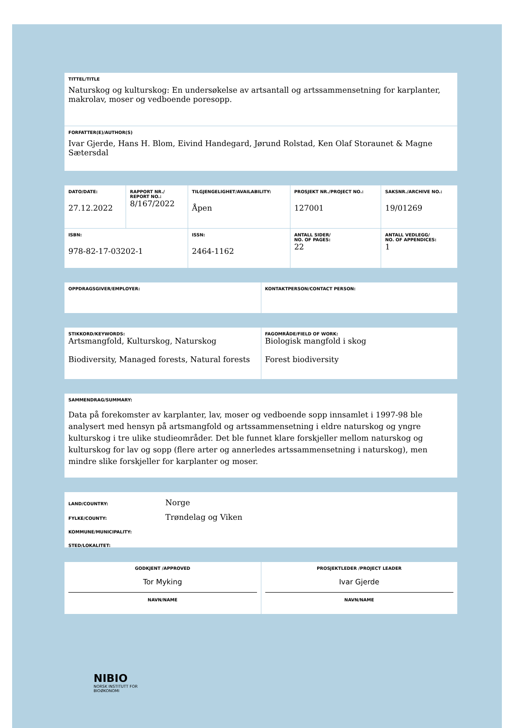TITTEL/TITLE
Naturskog og kulturskog: En undersøkelse av artsantall og artssammensetning for karplanter, makrolav, moser og vedboende poresopp.
FORFATTER(E)/AUTHOR(S)
Ivar Gjerde, Hans H. Blom, Eivind Handegard, Jørund Rolstad, Ken Olaf Storaunet & Magne Sætersdal
| DATO/DATE: 27.12.2022 | RAPPORT NR./ REPORT NO.: 8/167/2022 | TILGJENGELIGHET/AVAILABILITY: Åpen | PROSJEKT NR./PROJECT NO.: 127001 | SAKSNR./ARCHIVE NO.: 19/01269 |
| ISBN: 978-82-17-03202-1 | | ISSN: 2464-1162 | ANTALL SIDER/ NO. OF PAGES: 22 | ANTALL VEDLEGG/ NO. OF APPENDICES: 1 |
| OPPDRAGSGIVER/EMPLOYER: | KONTAKTPERSON/CONTACT PERSON: |
| STIKKORD/KEYWORDS: Artsmangfold, Kulturskog, Naturskog Biodiversity, Managed forests, Natural forests | FAGOMRÅDE/FIELD OF WORK: Biologisk mangfold i skog Forest biodiversity |
SAMMENDRAG/SUMMARY:
Data på forekomster av karplanter, lav, moser og vedboende sopp innsamlet i 1997-98 ble analysert med hensyn på artsmangfold og artssammensetning i eldre naturskog og yngre kulturskog i tre ulike studieområder. Det ble funnet klare forskjeller mellom naturskog og kulturskog for lav og sopp (flere arter og annerledes artssammensetning i naturskog), men mindre slike forskjeller for karplanter og moser.
LAND/COUNTRY: Norge
FYLKE/COUNTY: Trøndelag og Viken
KOMMUNE/MUNICIPALITY:
STED/LOKALITET:
| GODKJENT /APPROVED Tor Myking NAVN/NAME | PROSJEKTLEDER /PROJECT LEADER Ivar Gjerde NAVN/NAME |
NIBIO
NORSK INSTITUTT FOR
BIOØKONOMI